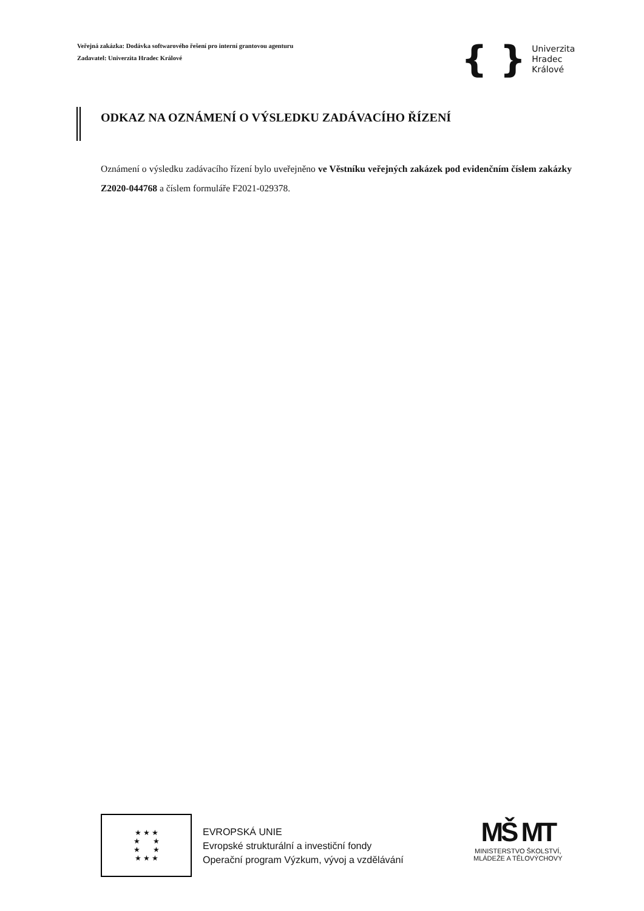Veřejná zakázka: Dodávka softwarového řešení pro interní grantovou agenturu
Zadavatel: Univerzita Hradec Králové
{ }
Univerzita
Hradec
Králové
ODKAZ NA OZNÁMENÍ O VÝSLEDKU ZADÁVACÍHO ŘÍZENÍ
Oznámení o výsledku zadávacího řízení bylo uveřejněno ve Věstníku veřejných zakázek pod evidenčním číslem zakázky Z2020-044768 a číslem formuláře F2021-029378.
★ ★ ★
★ ★
★ ★
★ ★ ★
EVROPSKÁ UNIE
Evropské strukturální a investiční fondy
Operační program Výzkum, vývoj a vzdělávání
MŠ MT
MINISTERSTVO ŠKOLSTVÍ,
MLÁDEŽE A TĚLOVÝCHOVY